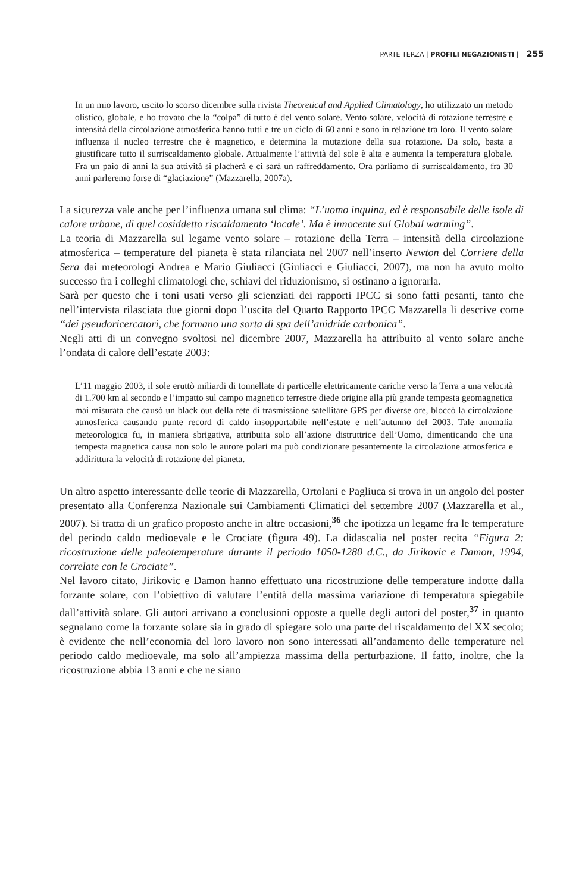PARTE TERZA | PROFILI NEGAZIONISTI | 255
In un mio lavoro, uscito lo scorso dicembre sulla rivista Theoretical and Applied Climatology, ho utilizzato un metodo olistico, globale, e ho trovato che la “colpa” di tutto è del vento solare. Vento solare, velocità di rotazione terrestre e intensità della circolazione atmosferica hanno tutti e tre un ciclo di 60 anni e sono in relazione tra loro. Il vento solare influenza il nucleo terrestre che è magnetico, e determina la mutazione della sua rotazione. Da solo, basta a giustificare tutto il surriscaldamento globale. Attualmente l’attività del sole è alta e aumenta la temperatura globale. Fra un paio di anni la sua attività si placherà e ci sarà un raffreddamento. Ora parliamo di surriscaldamento, fra 30 anni parleremo forse di “glaciazione” (Mazzarella, 2007a).
La sicurezza vale anche per l’influenza umana sul clima: “L’uomo inquina, ed è responsabile delle isole di calore urbane, di quel cosiddetto riscaldamento ‘locale’. Ma è innocente sul Global warming”.
La teoria di Mazzarella sul legame vento solare – rotazione della Terra – intensità della circolazione atmosferica – temperature del pianeta è stata rilanciata nel 2007 nell’inserto Newton del Corriere della Sera dai meteorologi Andrea e Mario Giuliacci (Giuliacci e Giuliacci, 2007), ma non ha avuto molto successo fra i colleghi climatologi che, schiavi del riduzionismo, si ostinano a ignorarla.
Sarà per questo che i toni usati verso gli scienziati dei rapporti IPCC si sono fatti pesanti, tanto che nell’intervista rilasciata due giorni dopo l’uscita del Quarto Rapporto IPCC Mazzarella li descrive come “dei pseudoricercatori, che formano una sorta di spa dell’anidride carbonica”.
Negli atti di un convegno svoltosi nel dicembre 2007, Mazzarella ha attribuito al vento solare anche l’ondata di calore dell’estate 2003:
L’11 maggio 2003, il sole eruttò miliardi di tonnellate di particelle elettricamente cariche verso la Terra a una velocità di 1.700 km al secondo e l’impatto sul campo magnetico terrestre diede origine alla più grande tempesta geomagnetica mai misurata che causò un black out della rete di trasmissione satellitare GPS per diverse ore, bloccò la circolazione atmosferica causando punte record di caldo insopportabile nell’estate e nell’autunno del 2003. Tale anomalia meteorologica fu, in maniera sbrigativa, attribuita solo all’azione distruttrice dell’Uomo, dimenticando che una tempesta magnetica causa non solo le aurore polari ma può condizionare pesantemente la circolazione atmosferica e addirittura la velocità di rotazione del pianeta.
Un altro aspetto interessante delle teorie di Mazzarella, Ortolani e Pagliuca si trova in un angolo del poster presentato alla Conferenza Nazionale sui Cambiamenti Climatici del settembre 2007 (Mazzarella et al., 2007). Si tratta di un grafico proposto anche in altre occasioni,<sup>36</sup> che ipotizza un legame fra le temperature del periodo caldo medioevale e le Crociate (figura 49). La didascalia nel poster recita “Figura 2: ricostruzione delle paleotemperature durante il periodo 1050-1280 d.C., da Jirikovic e Damon, 1994, correlate con le Crociate”.
Nel lavoro citato, Jirikovic e Damon hanno effettuato una ricostruzione delle temperature indotte dalla forzante solare, con l’obiettivo di valutare l’entità della massima variazione di temperatura spiegabile dall’attività solare. Gli autori arrivano a conclusioni opposte a quelle degli autori del poster,<sup>37</sup> in quanto segnalano come la forzante solare sia in grado di spiegare solo una parte del riscaldamento del XX secolo; è evidente che nell’economia del loro lavoro non sono interessati all’andamento delle temperature nel periodo caldo medioevale, ma solo all’ampiezza massima della perturbazione. Il fatto, inoltre, che la ricostruzione abbia 13 anni e che ne siano